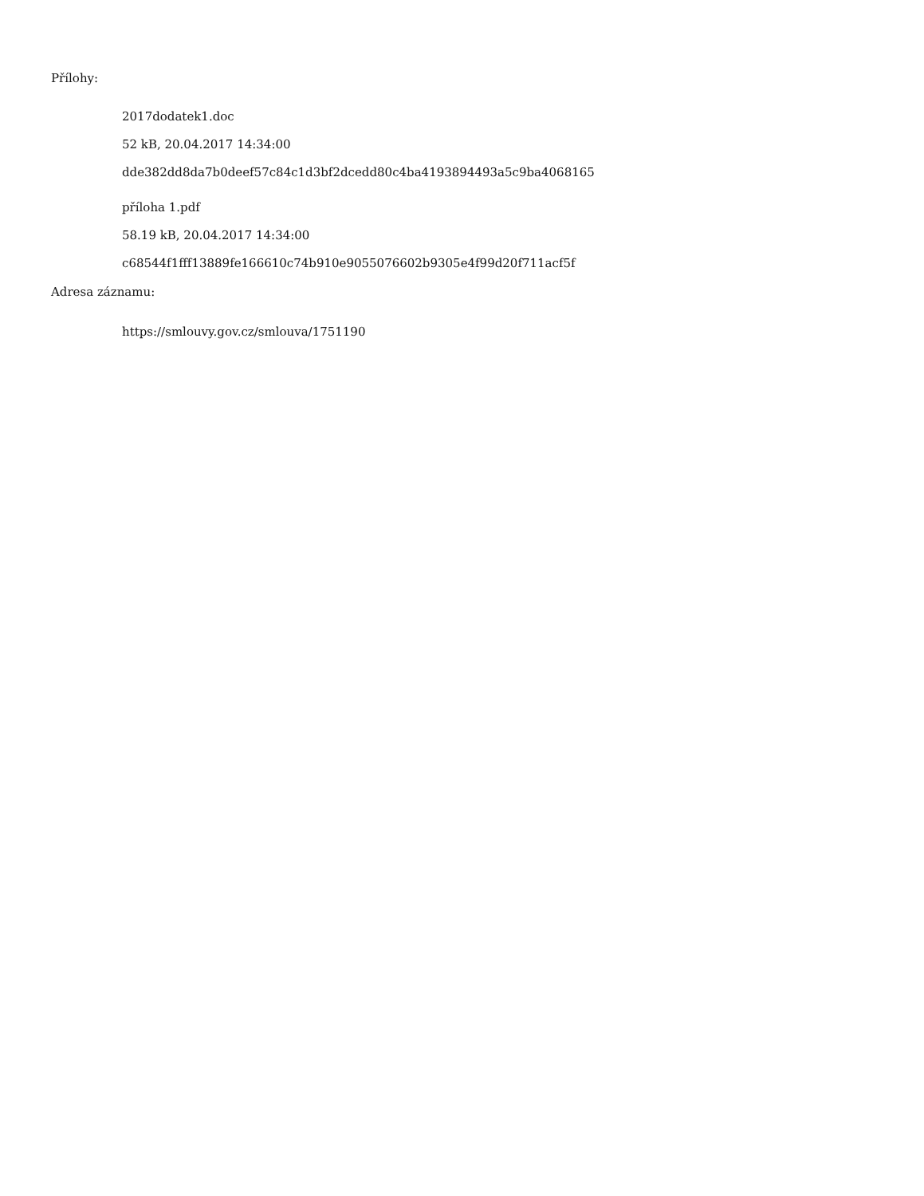Přílohy:
2017dodatek1.doc
52 kB, 20.04.2017 14:34:00
dde382dd8da7b0deef57c84c1d3bf2dcedd80c4ba4193894493a5c9ba4068165
příloha 1.pdf
58.19 kB, 20.04.2017 14:34:00
c68544f1fff13889fe166610c74b910e9055076602b9305e4f99d20f711acf5f
Adresa záznamu:
https://smlouvy.gov.cz/smlouva/1751190